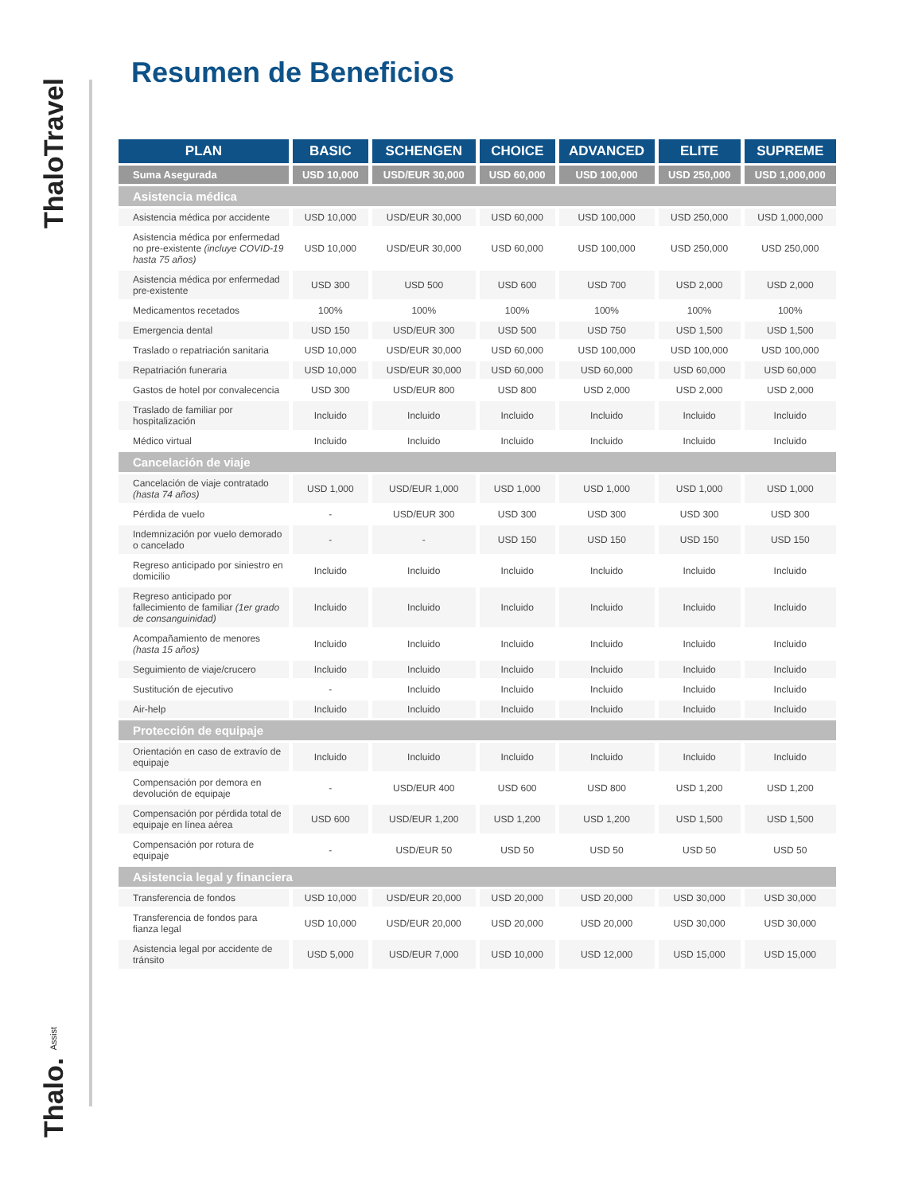ThaloTravel
Thalo. Assist
Resumen de Beneficios
| PLAN | BASIC | SCHENGEN | CHOICE | ADVANCED | ELITE | SUPREME |
| --- | --- | --- | --- | --- | --- | --- |
| Suma Asegurada | USD 10,000 | USD/EUR 30,000 | USD 60,000 | USD 100,000 | USD 250,000 | USD 1,000,000 |
| Asistencia médica | | | | | | |
| Asistencia médica por accidente | USD 10,000 | USD/EUR 30,000 | USD 60,000 | USD 100,000 | USD 250,000 | USD 1,000,000 |
| Asistencia médica por enfermedad no pre-existente (incluye COVID-19 hasta 75 años) | USD 10,000 | USD/EUR 30,000 | USD 60,000 | USD 100,000 | USD 250,000 | USD 250,000 |
| Asistencia médica por enfermedad pre-existente | USD 300 | USD 500 | USD 600 | USD 700 | USD 2,000 | USD 2,000 |
| Medicamentos recetados | 100% | 100% | 100% | 100% | 100% | 100% |
| Emergencia dental | USD 150 | USD/EUR 300 | USD 500 | USD 750 | USD 1,500 | USD 1,500 |
| Traslado o repatriación sanitaria | USD 10,000 | USD/EUR 30,000 | USD 60,000 | USD 100,000 | USD 100,000 | USD 100,000 |
| Repatriación funeraria | USD 10,000 | USD/EUR 30,000 | USD 60,000 | USD 60,000 | USD 60,000 | USD 60,000 |
| Gastos de hotel por convalecencia | USD 300 | USD/EUR 800 | USD 800 | USD 2,000 | USD 2,000 | USD 2,000 |
| Traslado de familiar por hospitalización | Incluido | Incluido | Incluido | Incluido | Incluido | Incluido |
| Médico virtual | Incluido | Incluido | Incluido | Incluido | Incluido | Incluido |
| Cancelación de viaje | | | | | | |
| Cancelación de viaje contratado (hasta 74 años) | USD 1,000 | USD/EUR 1,000 | USD 1,000 | USD 1,000 | USD 1,000 | USD 1,000 |
| Pérdida de vuelo | - | USD/EUR 300 | USD 300 | USD 300 | USD 300 | USD 300 |
| Indemnización por vuelo demorado o cancelado | - | - | USD 150 | USD 150 | USD 150 | USD 150 |
| Regreso anticipado por siniestro en domicilio | Incluido | Incluido | Incluido | Incluido | Incluido | Incluido |
| Regreso anticipado por fallecimiento de familiar (1er grado de consanguinidad) | Incluido | Incluido | Incluido | Incluido | Incluido | Incluido |
| Acompañamiento de menores (hasta 15 años) | Incluido | Incluido | Incluido | Incluido | Incluido | Incluido |
| Seguimiento de viaje/crucero | Incluido | Incluido | Incluido | Incluido | Incluido | Incluido |
| Sustitución de ejecutivo | - | Incluido | Incluido | Incluido | Incluido | Incluido |
| Air-help | Incluido | Incluido | Incluido | Incluido | Incluido | Incluido |
| Protección de equipaje | | | | | | |
| Orientación en caso de extravío de equipaje | Incluido | Incluido | Incluido | Incluido | Incluido | Incluido |
| Compensación por demora en devolución de equipaje | - | USD/EUR 400 | USD 600 | USD 800 | USD 1,200 | USD 1,200 |
| Compensación por pérdida total de equipaje en línea aérea | USD 600 | USD/EUR 1,200 | USD 1,200 | USD 1,200 | USD 1,500 | USD 1,500 |
| Compensación por rotura de equipaje | - | USD/EUR 50 | USD 50 | USD 50 | USD 50 | USD 50 |
| Asistencia legal y financiera | | | | | | |
| Transferencia de fondos | USD 10,000 | USD/EUR 20,000 | USD 20,000 | USD 20,000 | USD 30,000 | USD 30,000 |
| Transferencia de fondos para fianza legal | USD 10,000 | USD/EUR 20,000 | USD 20,000 | USD 20,000 | USD 30,000 | USD 30,000 |
| Asistencia legal por accidente de tránsito | USD 5,000 | USD/EUR 7,000 | USD 10,000 | USD 12,000 | USD 15,000 | USD 15,000 |